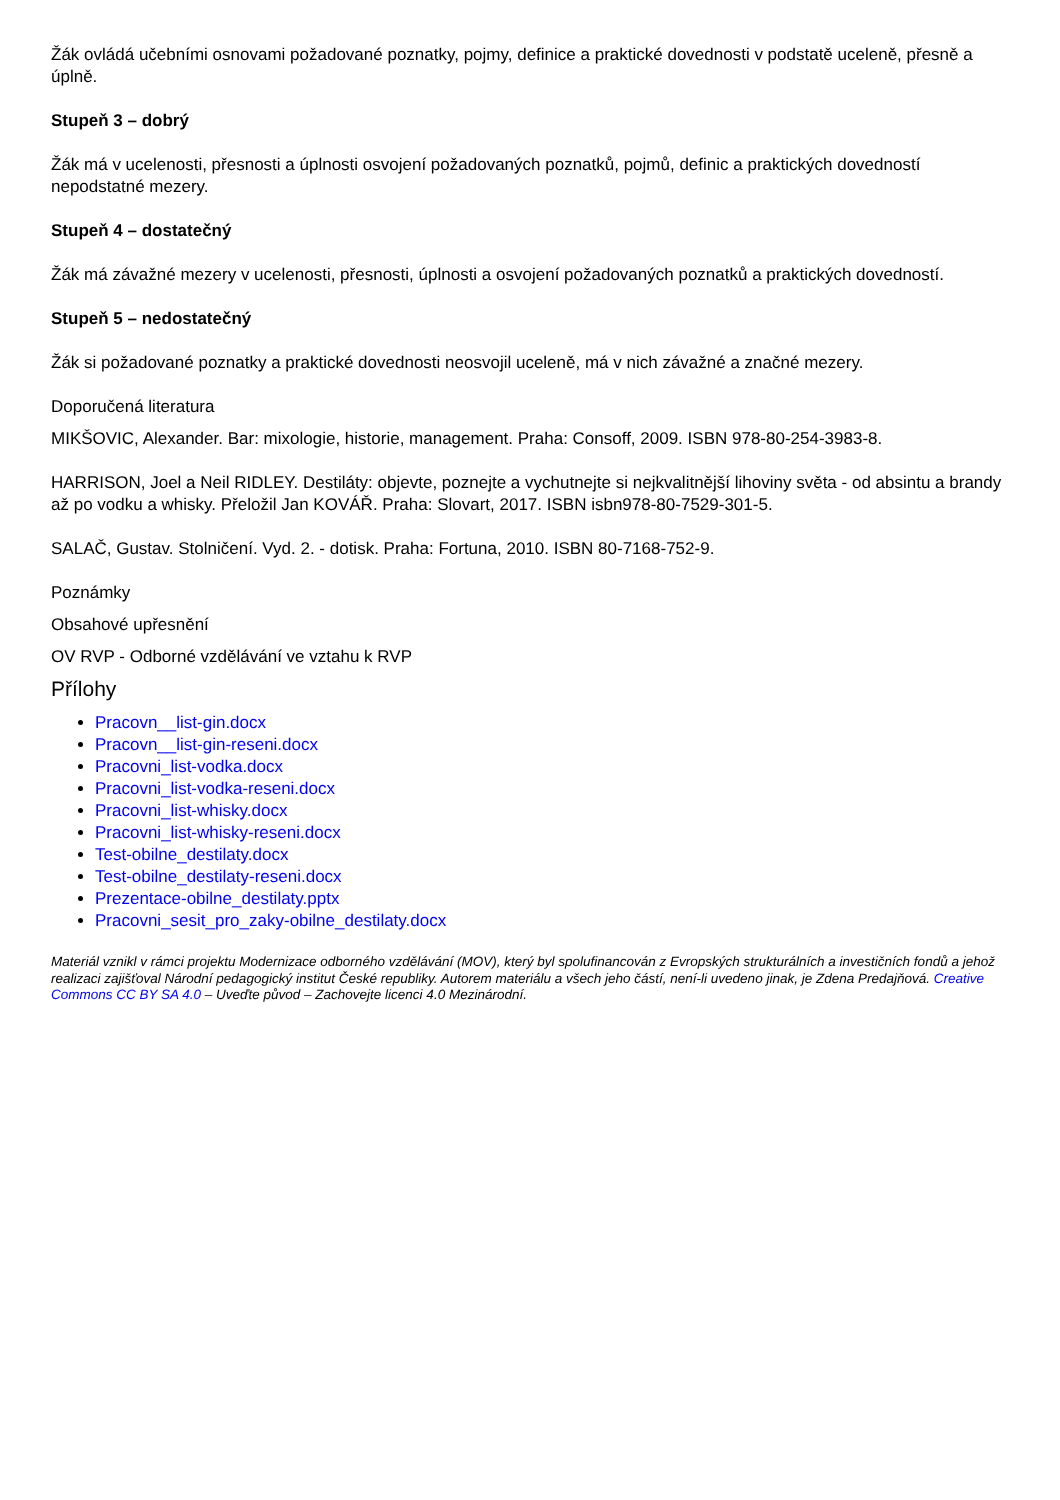Žák ovládá učebními osnovami požadované poznatky, pojmy, definice a praktické dovednosti v podstatě uceleně, přesně a úplně.
Stupeň 3 – dobrý
Žák má v ucelenosti, přesnosti a úplnosti osvojení požadovaných poznatků, pojmů, definic a praktických dovedností nepodstatné mezery.
Stupeň 4 – dostatečný
Žák má závažné mezery v ucelenosti, přesnosti, úplnosti a osvojení požadovaných poznatků a praktických dovedností.
Stupeň 5 – nedostatečný
Žák si požadované poznatky a praktické dovednosti neosvojil uceleně, má v nich závažné a značné mezery.
Doporučená literatura
MIKŠOVIC, Alexander. Bar: mixologie, historie, management. Praha: Consoff, 2009. ISBN 978-80-254-3983-8.
HARRISON, Joel a Neil RIDLEY. Destiláty: objevte, poznejte a vychutnejte si nejkvalitnější lihoviny světa - od absintu a brandy až po vodku a whisky. Přeložil Jan KOVÁŘ. Praha: Slovart, 2017. ISBN isbn978-80-7529-301-5.
SALAČ, Gustav. Stolničení. Vyd. 2. - dotisk. Praha: Fortuna, 2010. ISBN 80-7168-752-9.
Poznámky
Obsahové upřesnění
OV RVP - Odborné vzdělávání ve vztahu k RVP
Přílohy
Pracovn__list-gin.docx
Pracovn__list-gin-reseni.docx
Pracovni_list-vodka.docx
Pracovni_list-vodka-reseni.docx
Pracovni_list-whisky.docx
Pracovni_list-whisky-reseni.docx
Test-obilne_destilaty.docx
Test-obilne_destilaty-reseni.docx
Prezentace-obilne_destilaty.pptx
Pracovni_sesit_pro_zaky-obilne_destilaty.docx
Materiál vznikl v rámci projektu Modernizace odborného vzdělávání (MOV), který byl spolufinancován z Evropských strukturálních a investičních fondů a jehož realizaci zajišťoval Národní pedagogický institut České republiky. Autorem materiálu a všech jeho částí, není-li uvedeno jinak, je Zdena Predajňová. Creative Commons CC BY SA 4.0 – Uveďte původ – Zachovejte licenci 4.0 Mezinárodní.